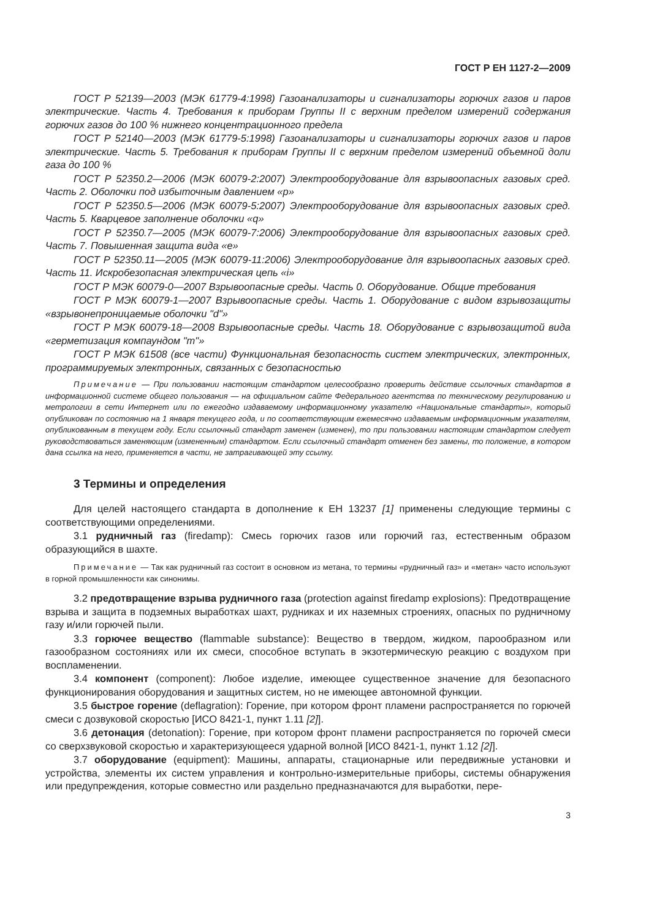ГОСТ Р ЕН 1127-2—2009
ГОСТ Р 52139—2003 (МЭК 61779-4:1998) Газоанализаторы и сигнализаторы горючих газов и паров электрические. Часть 4. Требования к приборам Группы II с верхним пределом измерений содержания горючих газов до 100 % нижнего концентрационного предела
ГОСТ Р 52140—2003 (МЭК 61779-5:1998) Газоанализаторы и сигнализаторы горючих газов и паров электрические. Часть 5. Требования к приборам Группы II с верхним пределом измерений объемной доли газа до 100 %
ГОСТ Р 52350.2—2006 (МЭК 60079-2:2007) Электрооборудование для взрывоопасных газовых сред. Часть 2. Оболочки под избыточным давлением «р»
ГОСТ Р 52350.5—2006 (МЭК 60079-5:2007) Электрооборудование для взрывоопасных газовых сред. Часть 5. Кварцевое заполнение оболочки «q»
ГОСТ Р 52350.7—2005 (МЭК 60079-7:2006) Электрооборудование для взрывоопасных газовых сред. Часть 7. Повышенная защита вида «е»
ГОСТ Р 52350.11—2005 (МЭК 60079-11:2006) Электрооборудование для взрывоопасных газовых сред. Часть 11. Искробезопасная электрическая цепь «i»
ГОСТ Р МЭК 60079-0—2007 Взрывоопасные среды. Часть 0. Оборудование. Общие требования
ГОСТ Р МЭК 60079-1—2007 Взрывоопасные среды. Часть 1. Оборудование с видом взрывозащиты «взрывонепроницаемые оболочки "d"»
ГОСТ Р МЭК 60079-18—2008 Взрывоопасные среды. Часть 18. Оборудование с взрывозащитой вида «герметизация компаундом "m"»
ГОСТ Р МЭК 61508 (все части) Функциональная безопасность систем электрических, электронных, программируемых электронных, связанных с безопасностью
Примечание — При пользовании настоящим стандартом целесообразно проверить действие ссылочных стандартов в информационной системе общего пользования — на официальном сайте Федерального агентства по техническому регулированию и метрологии в сети Интернет или по ежегодно издаваемому информационному указателю «Национальные стандарты», который опубликован по состоянию на 1 января текущего года, и по соответствующим ежемесячно издаваемым информационным указателям, опубликованным в текущем году. Если ссылочный стандарт заменен (изменен), то при пользовании настоящим стандартом следует руководствоваться заменяющим (измененным) стандартом. Если ссылочный стандарт отменен без замены, то положение, в котором дана ссылка на него, применяется в части, не затрагивающей эту ссылку.
3 Термины и определения
Для целей настоящего стандарта в дополнение к ЕН 13237 [1] применены следующие термины с соответствующими определениями.
3.1 рудничный газ (firedamp): Смесь горючих газов или горючий газ, естественным образом образующийся в шахте.
Примечание — Так как рудничный газ состоит в основном из метана, то термины «рудничный газ» и «метан» часто используют в горной промышленности как синонимы.
3.2 предотвращение взрыва рудничного газа (protection against firedamp explosions): Предотвращение взрыва и защита в подземных выработках шахт, рудниках и их наземных строениях, опасных по рудничному газу и/или горючей пыли.
3.3 горючее вещество (flammable substance): Вещество в твердом, жидком, парообразном или газообразном состояниях или их смеси, способное вступать в экзотермическую реакцию с воздухом при воспламенении.
3.4 компонент (component): Любое изделие, имеющее существенное значение для безопасного функционирования оборудования и защитных систем, но не имеющее автономной функции.
3.5 быстрое горение (deflagration): Горение, при котором фронт пламени распространяется по горючей смеси с дозвуковой скоростью [ИСО 8421-1, пункт 1.11 [2]].
3.6 детонация (detonation): Горение, при котором фронт пламени распространяется по горючей смеси со сверхзвуковой скоростью и характеризующееся ударной волной [ИСО 8421-1, пункт 1.12 [2]].
3.7 оборудование (equipment): Машины, аппараты, стационарные или передвижные установки и устройства, элементы их систем управления и контрольно-измерительные приборы, системы обнаружения или предупреждения, которые совместно или раздельно предназначаются для выработки, пере-
3